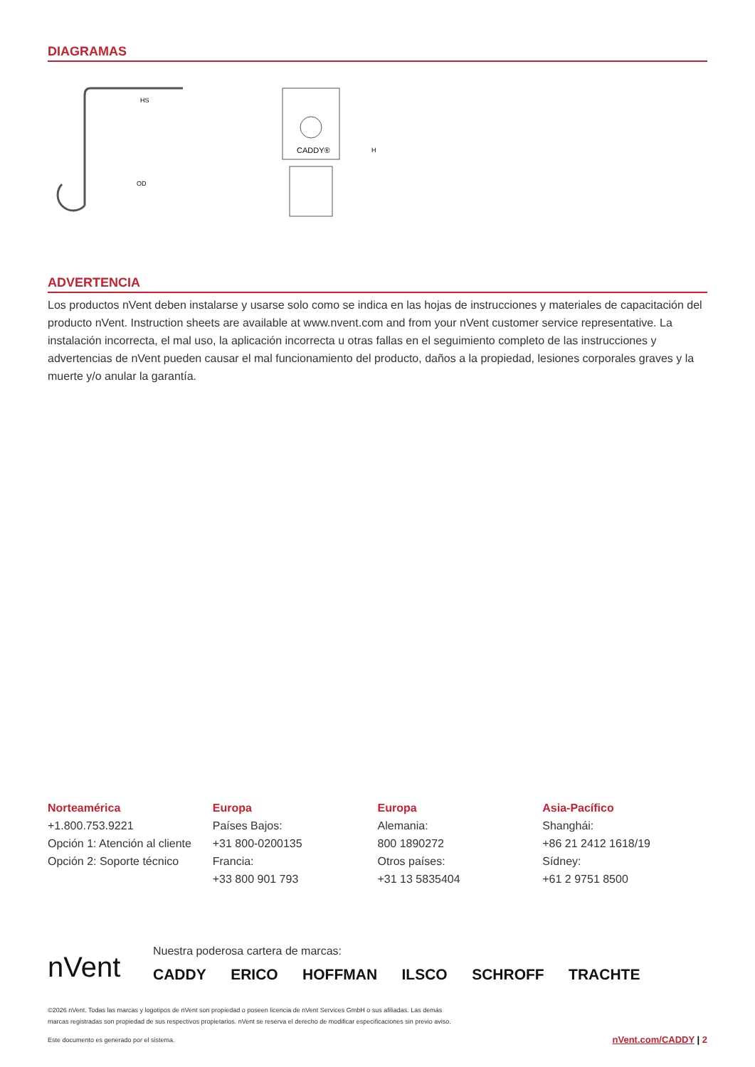DIAGRAMAS
HS
OD
CADDY®
H
ADVERTENCIA
Los productos nVent deben instalarse y usarse solo como se indica en las hojas de instrucciones y materiales de capacitación del producto nVent. Instruction sheets are available at www.nvent.com and from your nVent customer service representative. La instalación incorrecta, el mal uso, la aplicación incorrecta u otras fallas en el seguimiento completo de las instrucciones y advertencias de nVent pueden causar el mal funcionamiento del producto, daños a la propiedad, lesiones corporales graves y la muerte y/o anular la garantía.
Norteamérica
+1.800.753.9221
Opción 1: Atención al cliente
Opción 2: Soporte técnico
Europa
Países Bajos:
+31 800-0200135
Francia:
+33 800 901 793
Europa
Alemania:
800 1890272
Otros países:
+31 13 5835404
Asia-Pacífico
Shanghái:
+86 21 2412 1618/19
Sídney:
+61 2 9751 8500
nVent
Nuestra poderosa cartera de marcas:
CADDY ERICO HOFFMAN ILSCO SCHROFF TRACHTE
©2026 nVent. Todas las marcas y logotipos de nVent son propiedad o poseen licencia de nVent Services GmbH o sus afiliadas. Las demás
marcas registradas son propiedad de sus respectivos propietarios. nVent se reserva el derecho de modificar especificaciones sin previo aviso.
Este documento es generado por el sistema. nVent.com/CADDY | 2